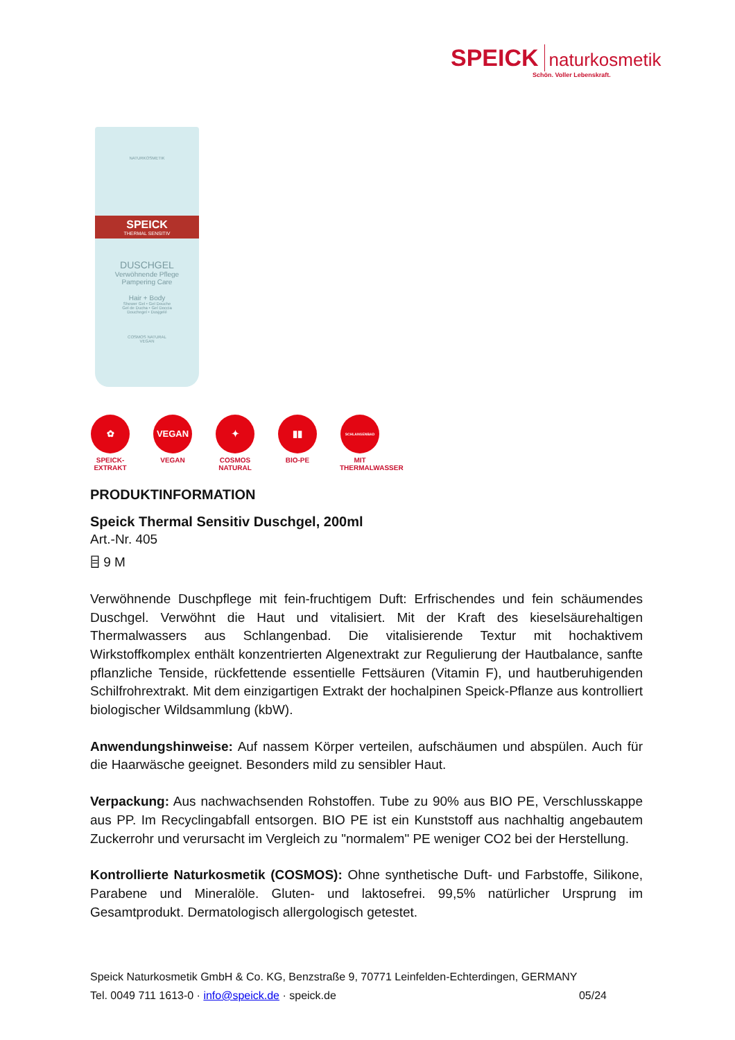SPEICK naturkosmetik
Schön. Voller Lebenskraft.
NATURKOSMETIK
SPEICK
THERMAL SENSITIV
DUSCHGEL
Verwöhnende Pflege
Pampering Care
Hair + Body
Shower Gel • Gel Douche
Gel de Ducha • Gel Doccia
Douchegel • Dusjgelé
COSMOS NATURAL
VEGAN
✿
SPEICK-EXTRAKT
VEGAN
VEGAN
✦
COSMOS NATURAL
▮▮
BIO-PE
SCHLANGENBAD
MIT THERMALWASSER
PRODUKTINFORMATION
Speick Thermal Sensitiv Duschgel, 200ml
Art.-Nr. 405
⌸ 9 M
Verwöhnende Duschpflege mit fein-fruchtigem Duft: Erfrischendes und fein schäumendes Duschgel. Verwöhnt die Haut und vitalisiert. Mit der Kraft des kieselsäurehaltigen Thermalwassers aus Schlangenbad. Die vitalisierende Textur mit hochaktivem Wirkstoffkomplex enthält konzentrierten Algenextrakt zur Regulierung der Hautbalance, sanfte pflanzliche Tenside, rückfettende essentielle Fettsäuren (Vitamin F), und hautberuhigenden Schilfrohrextrakt. Mit dem einzigartigen Extrakt der hochalpinen Speick-Pflanze aus kontrolliert biologischer Wildsammlung (kbW).
Anwendungshinweise: Auf nassem Körper verteilen, aufschäumen und abspülen. Auch für die Haarwäsche geeignet. Besonders mild zu sensibler Haut.
Verpackung: Aus nachwachsenden Rohstoffen. Tube zu 90% aus BIO PE, Verschlusskappe aus PP. Im Recyclingabfall entsorgen. BIO PE ist ein Kunststoff aus nachhaltig angebautem Zuckerrohr und verursacht im Vergleich zu "normalem" PE weniger CO2 bei der Herstellung.
Kontrollierte Naturkosmetik (COSMOS): Ohne synthetische Duft- und Farbstoffe, Silikone, Parabene und Mineralöle. Gluten- und laktosefrei. 99,5% natürlicher Ursprung im Gesamtprodukt. Dermatologisch allergologisch getestet.
Speick Naturkosmetik GmbH & Co. KG, Benzstraße 9, 70771 Leinfelden-Echterdingen, GERMANY
Tel. 0049 711 1613-0 · info@speick.de · speick.de 05/24